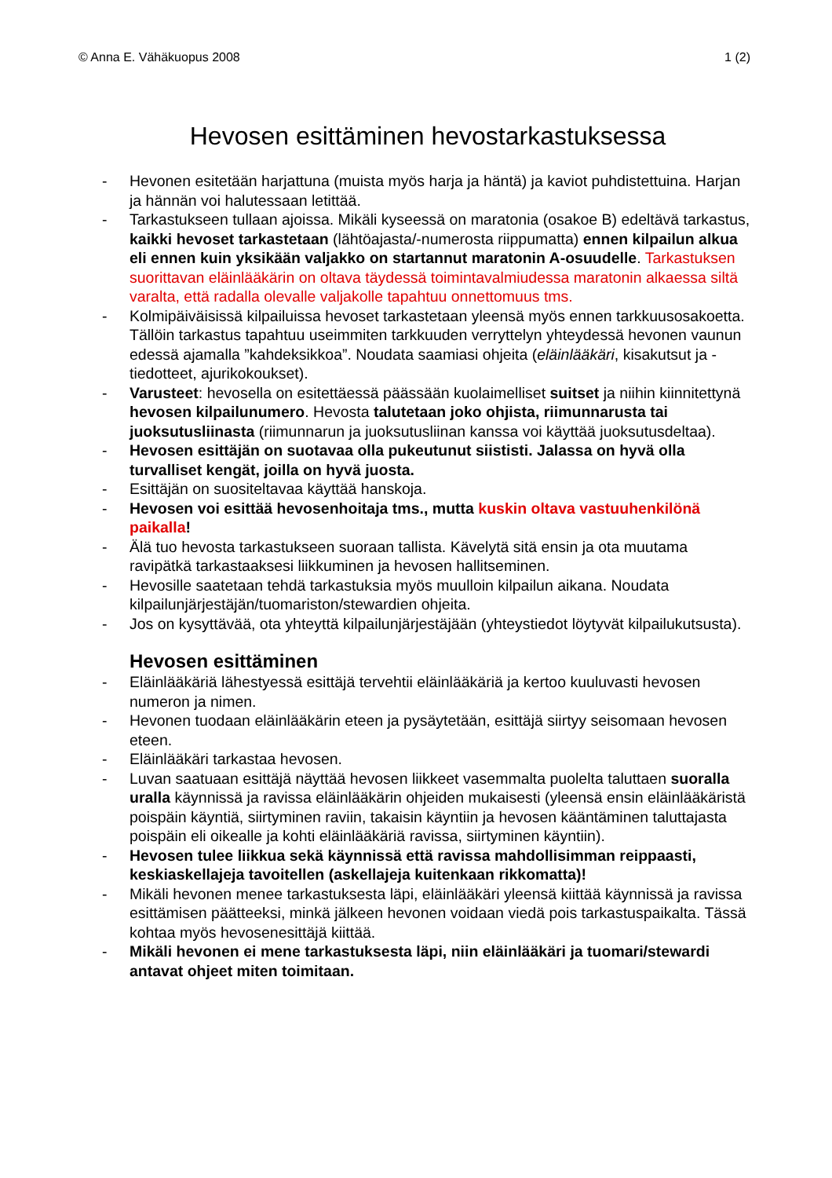© Anna E. Vähäkuopus 2008 1 (2)
Hevosen esittäminen hevostarkastuksessa
- Hevonen esitetään harjattuna (muista myös harja ja häntä) ja kaviot puhdistettuina. Harjan ja hännän voi halutessaan letittää.
- Tarkastukseen tullaan ajoissa. Mikäli kyseessä on maratonia (osakoe B) edeltävä tarkastus, kaikki hevoset tarkastetaan (lähtöajasta/-numerosta riippumatta) ennen kilpailun alkua eli ennen kuin yksikään valjakko on startannut maratonin A-osuudelle. Tarkastuksen suorittavan eläinlääkärin on oltava täydessä toimintavalmiudessa maratonin alkaessa siltä varalta, että radalla olevalle valjakolle tapahtuu onnettomuus tms.
- Kolmipäiväisissä kilpailuissa hevoset tarkastetaan yleensä myös ennen tarkkuusosakoetta. Tällöin tarkastus tapahtuu useimmiten tarkkuuden verryttelyn yhteydessä hevonen vaunun edessä ajamalla ”kahdeksikkoa”. Noudata saamiasi ohjeita (eläinlääkäri, kisakutsut ja -tiedotteet, ajurikokoukset).
- Varusteet: hevosella on esitettäessä päässään kuolaimelliset suitset ja niihin kiinnitettynä hevosen kilpailunumero. Hevosta talutetaan joko ohjista, riimunnarusta tai juoksutusliinasta (riimunnarun ja juoksutusliinan kanssa voi käyttää juoksutusdeltaa).
- Hevosen esittäjän on suotavaa olla pukeutunut siististi. Jalassa on hyvä olla turvalliset kengät, joilla on hyvä juosta.
- Esittäjän on suositeltavaa käyttää hanskoja.
- Hevosen voi esittää hevosenhoitaja tms., mutta kuskin oltava vastuuhenkilönä paikalla!
- Älä tuo hevosta tarkastukseen suoraan tallista. Kävelytä sitä ensin ja ota muutama ravipätkä tarkastaaksesi liikkuminen ja hevosen hallitseminen.
- Hevosille saatetaan tehdä tarkastuksia myös muulloin kilpailun aikana. Noudata kilpailunjärjestäjän/tuomariston/stewardien ohjeita.
- Jos on kysyttävää, ota yhteyttä kilpailunjärjestäjään (yhteystiedot löytyvät kilpailukutsusta).
Hevosen esittäminen
- Eläinlääkäriä lähestyessä esittäjä tervehtii eläinlääkäriä ja kertoo kuuluvasti hevosen numeron ja nimen.
- Hevonen tuodaan eläinlääkärin eteen ja pysäytetään, esittäjä siirtyy seisomaan hevosen eteen.
- Eläinlääkäri tarkastaa hevosen.
- Luvan saatuaan esittäjä näyttää hevosen liikkeet vasemmalta puolelta taluttaen suoralla uralla käynnissä ja ravissa eläinlääkärin ohjeiden mukaisesti (yleensä ensin eläinlääkäristä poispäin käyntiä, siirtyminen raviin, takaisin käyntiin ja hevosen kääntäminen taluttajasta poispäin eli oikealle ja kohti eläinlääkäriä ravissa, siirtyminen käyntiin).
- Hevosen tulee liikkua sekä käynnissä että ravissa mahdollisimman reippaasti, keskiaskellajeja tavoitellen (askellajeja kuitenkaan rikkomatta)!
- Mikäli hevonen menee tarkastuksesta läpi, eläinlääkäri yleensä kiittää käynnissä ja ravissa esittämisen päätteeksi, minkä jälkeen hevonen voidaan viedä pois tarkastuspaikalta. Tässä kohtaa myös hevosenesittäjä kiittää.
- Mikäli hevonen ei mene tarkastuksesta läpi, niin eläinlääkäri ja tuomari/stewardi antavat ohjeet miten toimitaan.